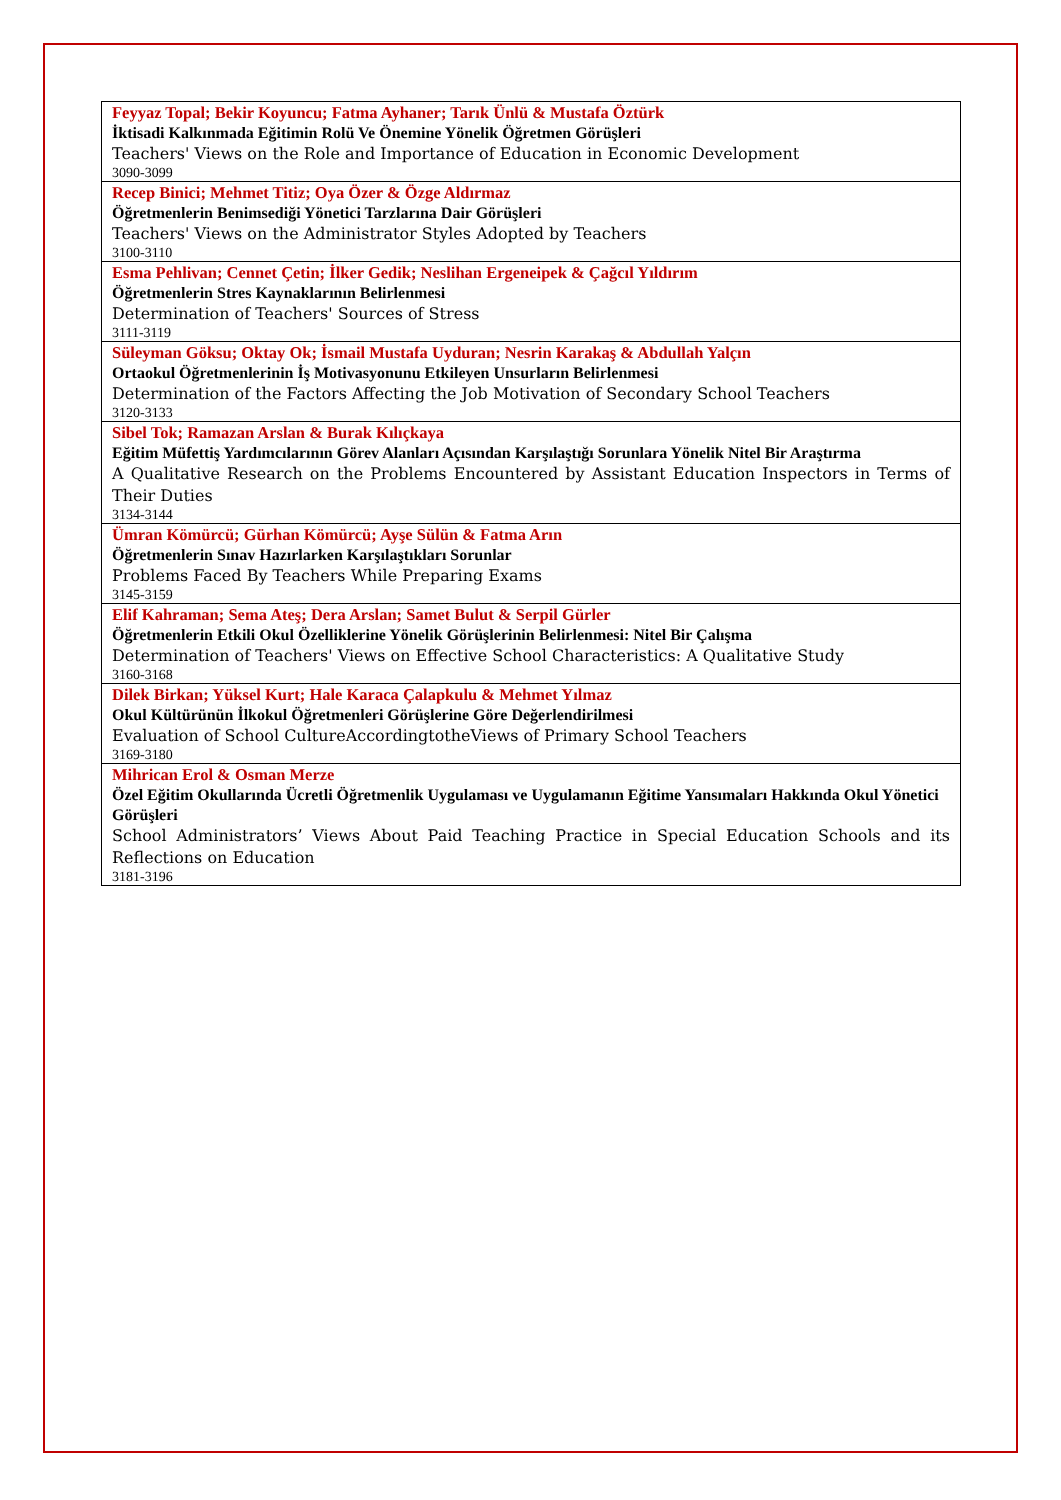| Feyyaz Topal; Bekir Koyuncu; Fatma Ayhaner; Tarık Ünlü & Mustafa Öztürk İktisadi Kalkınmada Eğitimin Rolü Ve Önemine Yönelik Öğretmen Görüşleri Teachers' Views on the Role and Importance of Education in Economic Development 3090-3099 |
| Recep Binici; Mehmet Titiz; Oya Özer & Özge Aldırmaz Öğretmenlerin Benimsediği Yönetici Tarzlarına Dair Görüşleri Teachers' Views on the Administrator Styles Adopted by Teachers 3100-3110 |
| Esma Pehlivan; Cennet Çetin; İlker Gedik; Neslihan Ergeneipek & Çağcıl Yıldırım Öğretmenlerin Stres Kaynaklarının Belirlenmesi Determination of Teachers' Sources of Stress 3111-3119 |
| Süleyman Göksu; Oktay Ok; İsmail Mustafa Uyduran; Nesrin Karakaş & Abdullah Yalçın Ortaokul Öğretmenlerinin İş Motivasyonunu Etkileyen Unsurların Belirlenmesi Determination of the Factors Affecting the Job Motivation of Secondary School Teachers 3120-3133 |
| Sibel Tok; Ramazan Arslan & Burak Kılıçkaya Eğitim Müfettiş Yardımcılarının Görev Alanları Açısından Karşılaştığı Sorunlara Yönelik Nitel Bir Araştırma A Qualitative Research on the Problems Encountered by Assistant Education Inspectors in Terms of Their Duties 3134-3144 |
| Ümran Kömürcü; Gürhan Kömürcü; Ayşe Sülün & Fatma Arın Öğretmenlerin Sınav Hazırlarken Karşılaştıkları Sorunlar Problems Faced By Teachers While Preparing Exams 3145-3159 |
| Elif Kahraman; Sema Ateş; Dera Arslan; Samet Bulut & Serpil Gürler Öğretmenlerin Etkili Okul Özelliklerine Yönelik Görüşlerinin Belirlenmesi: Nitel Bir Çalışma Determination of Teachers' Views on Effective School Characteristics: A Qualitative Study 3160-3168 |
| Dilek Birkan; Yüksel Kurt; Hale Karaca Çalapkulu & Mehmet Yılmaz Okul Kültürünün İlkokul Öğretmenleri Görüşlerine Göre Değerlendirilmesi Evaluation of School CultureAccordingtotheViews of Primary School Teachers 3169-3180 |
| Mihrican Erol & Osman Merze Özel Eğitim Okullarında Ücretli Öğretmenlik Uygulaması ve Uygulamanın Eğitime Yansımaları Hakkında Okul Yönetici Görüşleri School Administrators’ Views About Paid Teaching Practice in Special Education Schools and its Reflections on Education 3181-3196 |